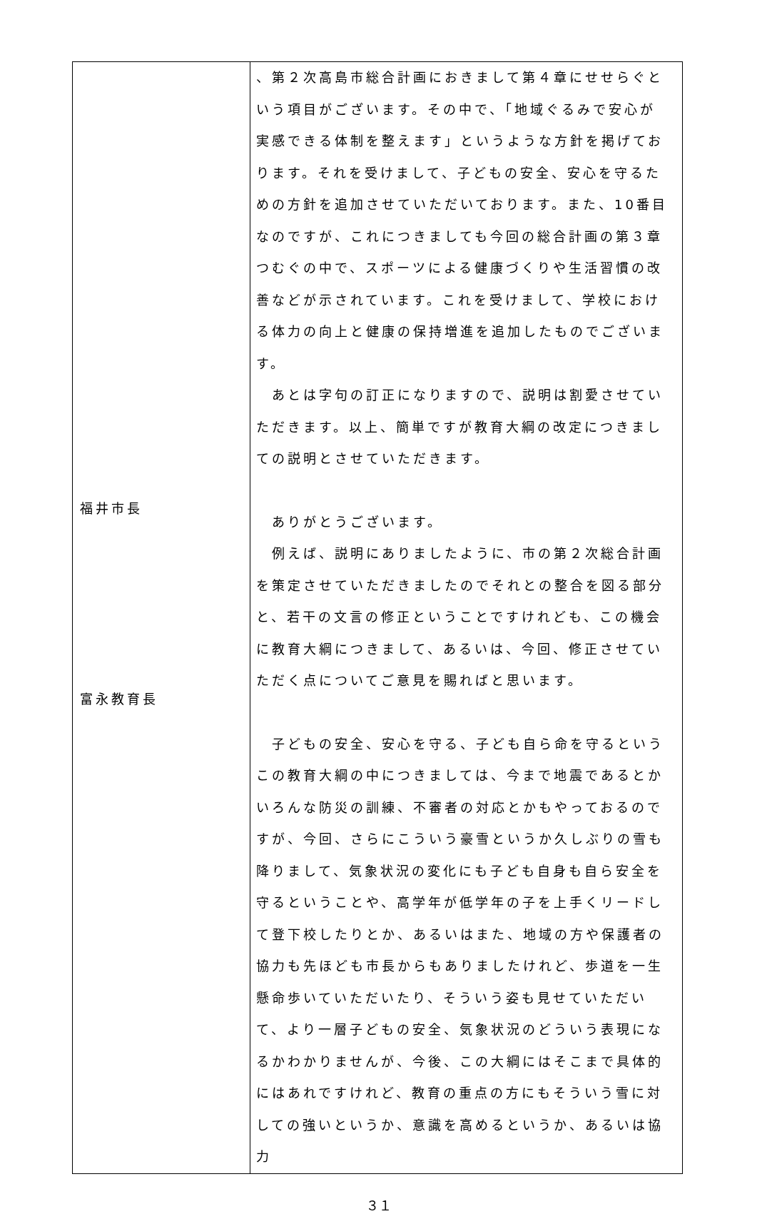| 福井市長 富永教育長 | 、第２次高島市総合計画におきまして第４章にせせらぐという項目がございます。その中で、「地域ぐるみで安心が実感できる体制を整えます」というような方針を掲げております。それを受けまして、子どもの安全、安心を守るための方針を追加させていただいております。また、10番目なのですが、これにつきましても今回の総合計画の第３章つむぐの中で、スポーツによる健康づくりや生活習慣の改善などが示されています。これを受けまして、学校における体力の向上と健康の保持増進を追加したものでございます。 あとは字句の訂正になりますので、説明は割愛させていただきます。以上、簡単ですが教育大綱の改定につきましての説明とさせていただきます。 ありがとうございます。 例えば、説明にありましたように、市の第２次総合計画を策定させていただきましたのでそれとの整合を図る部分と、若干の文言の修正ということですけれども、この機会に教育大綱につきまして、あるいは、今回、修正させていただく点についてご意見を賜ればと思います。 子どもの安全、安心を守る、子ども自ら命を守るというこの教育大綱の中につきましては、今まで地震であるとかいろんな防災の訓練、不審者の対応とかもやっておるのですが、今回、さらにこういう豪雪というか久しぶりの雪も降りまして、気象状況の変化にも子ども自身も自ら安全を守るということや、高学年が低学年の子を上手くリードして登下校したりとか、あるいはまた、地域の方や保護者の協力も先ほども市長からもありましたけれど、歩道を一生懸命歩いていただいたり、そういう姿も見せていただいて、より一層子どもの安全、気象状況のどういう表現になるかわかりませんが、今後、この大綱にはそこまで具体的にはあれですけれど、教育の重点の方にもそういう雪に対しての強いというか、意識を高めるというか、あるいは協力 |
３１